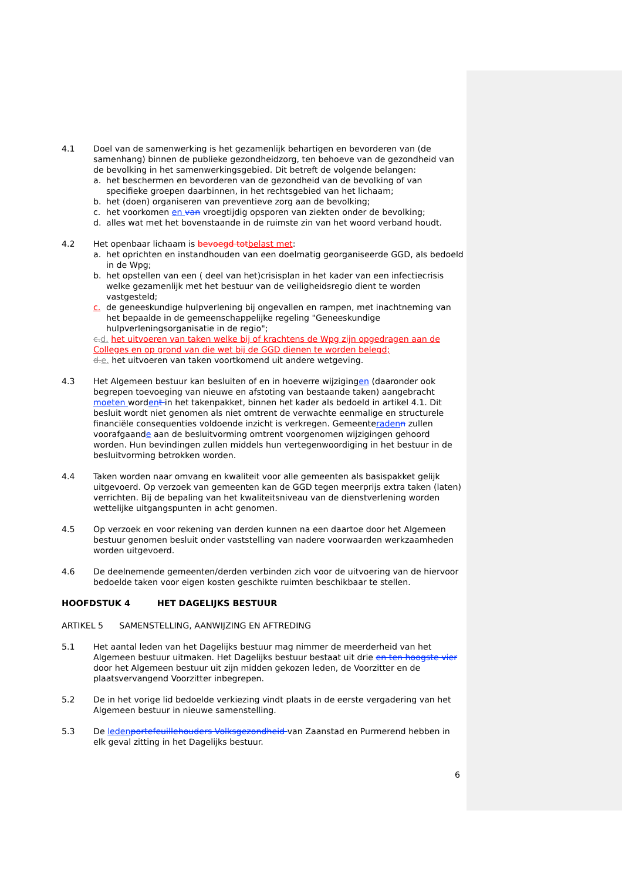4.1 Doel van de samenwerking is het gezamenlijk behartigen en bevorderen van (de samenhang) binnen de publieke gezondheidzorg, ten behoeve van de gezondheid van de bevolking in het samenwerkingsgebied. Dit betreft de volgende belangen:
a. het beschermen en bevorderen van de gezondheid van de bevolking of van specifieke groepen daarbinnen, in het rechtsgebied van het lichaam;
b. het (doen) organiseren van preventieve zorg aan de bevolking;
c. het voorkomen en van vroegtijdig opsporen van ziekten onder de bevolking;
d. alles wat met het bovenstaande in de ruimste zin van het woord verband houdt.
4.2 Het openbaar lichaam is bevoegd tot belast met:
a. het oprichten en instandhouden van een doelmatig georganiseerde GGD, als bedoeld in de Wpg;
b. het opstellen van een ( deel van het)crisisplan in het kader van een infectiecrisis welke gezamenlijk met het bestuur van de veiligheidsregio dient te worden vastgesteld;
c. de geneeskundige hulpverlening bij ongevallen en rampen, met inachtneming van het bepaalde in de gemeenschappelijke regeling "Geneeskundige hulpverleningsorganisatie in de regio";
c. d. het uitvoeren van taken welke bij of krachtens de Wpg zijn opgedragen aan de Colleges en op grond van die wet bij de GGD dienen te worden belegd;
d. e. het uitvoeren van taken voortkomend uit andere wetgeving.
4.3 Het Algemeen bestuur kan besluiten of en in hoeverre wijzigingen (daaronder ook begrepen toevoeging van nieuwe en afstoting van bestaande taken) aangebracht moeten worden t in het takenpakket, binnen het kader als bedoeld in artikel 4.1. Dit besluit wordt niet genomen als niet omtrent de verwachte eenmalige en structurele financiële consequenties voldoende inzicht is verkregen. Gemeenteraden n zullen voorafgaande aan de besluitvorming omtrent voorgenomen wijzigingen gehoord worden. Hun bevindingen zullen middels hun vertegenwoordiging in het bestuur in de besluitvorming betrokken worden.
4.4 Taken worden naar omvang en kwaliteit voor alle gemeenten als basispakket gelijk uitgevoerd. Op verzoek van gemeenten kan de GGD tegen meerprijs extra taken (laten) verrichten. Bij de bepaling van het kwaliteitsniveau van de dienstverlening worden wettelijke uitgangspunten in acht genomen.
4.5 Op verzoek en voor rekening van derden kunnen na een daartoe door het Algemeen bestuur genomen besluit onder vaststelling van nadere voorwaarden werkzaamheden worden uitgevoerd.
4.6 De deelnemende gemeenten/derden verbinden zich voor de uitvoering van de hiervoor bedoelde taken voor eigen kosten geschikte ruimten beschikbaar te stellen.
HOOFDSTUK 4 HET DAGELIJKS BESTUUR
ARTIKEL 5 SAMENSTELLING, AANWIJZING EN AFTREDING
5.1 Het aantal leden van het Dagelijks bestuur mag nimmer de meerderheid van het Algemeen bestuur uitmaken. Het Dagelijks bestuur bestaat uit drie en ten hoogste vier door het Algemeen bestuur uit zijn midden gekozen leden, de Voorzitter en de plaatsvervangend Voorzitter inbegrepen.
5.2 De in het vorige lid bedoelde verkiezing vindt plaats in de eerste vergadering van het Algemeen bestuur in nieuwe samenstelling.
5.3 De leden portefeuillehouders Volksgezondheid van Zaanstad en Purmerend hebben in elk geval zitting in het Dagelijks bestuur.
6